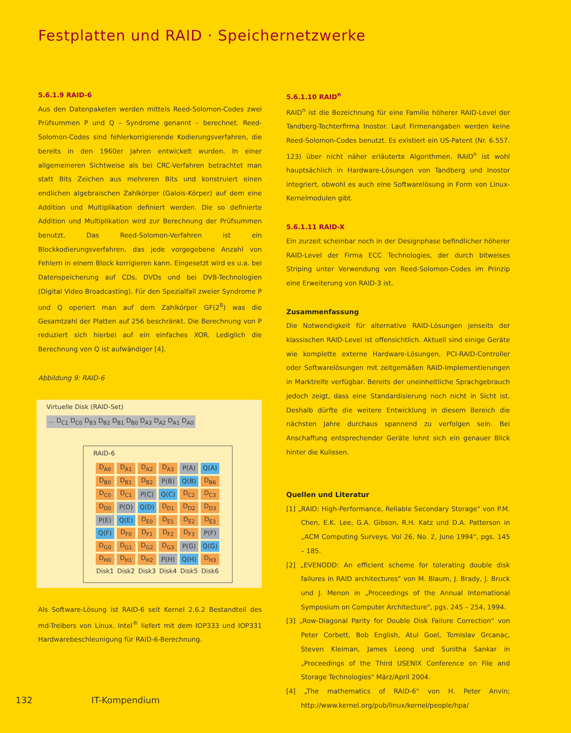Festplatten und RAID · Speichernetzwerke
5.6.1.9 RAID-6
Aus den Datenpaketen werden mittels Reed-Solomon-Codes zwei Prüfsummen P und Q – Syndrome genannt – berechnet. Reed-Solomon-Codes sind fehlerkorrigierende Kodierungsverfahren, die bereits in den 1960er Jahren entwickelt wurden. In einer allgemeineren Sichtweise als bei CRC-Verfahren betrachtet man statt Bits Zeichen aus mehreren Bits und konstruiert einen endlichen algebraischen Zahlkörper (Galois-Körper) auf dem eine Addition und Multiplikation definiert werden. Die so definierte Addition und Multiplikation wird zur Berechnung der Prüfsummen benutzt. Das Reed-Solomon-Verfahren ist ein Blockkodierungsverfahren, das jede vorgegebene Anzahl von Fehlern in einem Block korrigieren kann. Eingesetzt wird es u.a. bei Datenspeicherung auf CDs, DVDs und bei DVB-Technologien (Digital Video Broadcasting). Für den Spezialfall zweier Syndrome P und Q operiert man auf dem Zahlkörper GF(2<sup>8</sup>) was die Gesamtzahl der Platten auf 256 beschränkt. Die Berechnung von P reduziert sich hierbei auf ein einfaches XOR. Lediglich die Berechnung von Q ist aufwändiger [4].
Abbildung 9: RAID-6
Virtuelle Disk (RAID-Set)
... D<sub>C1</sub> D<sub>C0</sub> D<sub>B3</sub> D<sub>B2</sub> D<sub>B1</sub> D<sub>B0</sub> D<sub>A3</sub> D<sub>A2</sub> D<sub>A1</sub> D<sub>A0</sub>
RAID-6
| D<sub>A0</sub> | D<sub>A1</sub> | D<sub>A2</sub> | D<sub>A3</sub> | P(A) | Q(A) |
| D<sub>B0</sub> | D<sub>B1</sub> | D<sub>B2</sub> | P(B) | Q(B) | D<sub>B6</sub> |
| D<sub>C0</sub> | D<sub>C1</sub> | P(C) | Q(C) | D<sub>C2</sub> | D<sub>C3</sub> |
| D<sub>D0</sub> | P(D) | Q(D) | D<sub>D1</sub> | D<sub>D2</sub> | D<sub>D3</sub> |
| P(E) | Q(E) | D<sub>E0</sub> | D<sub>E1</sub> | D<sub>E2</sub> | D<sub>E3</sub> |
| Q(F) | D<sub>F0</sub> | D<sub>F1</sub> | D<sub>F2</sub> | D<sub>F3</sub> | P(F) |
| D<sub>G0</sub> | D<sub>G1</sub> | D<sub>G2</sub> | D<sub>G3</sub> | P(G) | Q(G) |
| D<sub>H0</sub> | D<sub>H1</sub> | D<sub>H2</sub> | P(H) | Q(H) | D<sub>H3</sub> |
| Disk1 | Disk2 | Disk3 | Disk4 | Disk5 | Disk6 |
Als Software-Lösung ist RAID-6 seit Kernel 2.6.2 Bestandteil des md-Treibers von Linux. Intel<sup>®</sup> liefert mit dem IOP333 und IOP331 Hardwarebeschleunigung für RAID-6-Berechnung.
5.6.1.10 RAID<sup>n</sup>
RAID<sup>n</sup> ist die Bezeichnung für eine Familie höherer RAID-Level der Tandberg-Tochterfirma Inostor. Laut Firmenangaben werden keine Reed-Solomon-Codes benutzt. Es existiert ein US-Patent (Nr. 6.557. 123) über nicht näher erläuterte Algorithmen. RAID<sup>n</sup> ist wohl hauptsächlich in Hardware-Lösungen von Tandberg und Inostor integriert, obwohl es auch eine Softwarelösung in Form von Linux-Kernelmodulen gibt.
5.6.1.11 RAID-X
Ein zurzeit scheinbar noch in der Designphase befindlicher höherer RAID-Level der Firma ECC Technologies, der durch bitweises Striping unter Verwendung von Reed-Solomon-Codes im Prinzip eine Erweiterung von RAID-3 ist.
Zusammenfassung
Die Notwendigkeit für alternative RAID-Lösungen jenseits der klassischen RAID-Level ist offensichtlich. Aktuell sind einige Geräte wie komplette externe Hardware-Lösungen, PCI-RAID-Controller oder Softwarelösungen mit zeitgemäßen RAID-Implementierungen in Marktreife verfügbar. Bereits der uneinheitliche Sprachgebrauch jedoch zeigt, dass eine Standardisierung noch nicht in Sicht ist. Deshalb dürfte die weitere Entwicklung in diesem Bereich die nächsten Jahre durchaus spannend zu verfolgen sein. Bei Anschaffung entsprechender Geräte lohnt sich ein genauer Blick hinter die Kulissen.
Quellen und Literatur
[1] „RAID: High-Performance, Reliable Secondary Storage" von P.M. Chen, E.K. Lee, G.A. Gibson, R.H. Katz und D.A. Patterson in „ACM Computing Surveys, Vol 26, No. 2, June 1994", pgs. 145 – 185.
[2] „EVENODD: An efficient scheme for tolerating double disk failures in RAID architectures" von M. Blaum, J. Brady, J. Bruck und J. Menon in „Proceedings of the Annual International Symposium on Computer Architecture", pgs. 245 – 254, 1994.
[3] „Row-Diagonal Parity for Double Disk Failure Correction" von Peter Corbett, Bob English, Atul Goel, Tomislav Grcanac, Steven Kleiman, James Leong und Sunitha Sankar in „Proceedings of the Third USENIX Conference on File and Storage Technologies" März/April 2004.
[4] „The mathematics of RAID-6" von H. Peter Anvin; http://www.kernel.org/pub/linux/kernel/people/hpa/
132 IT-Kompendium